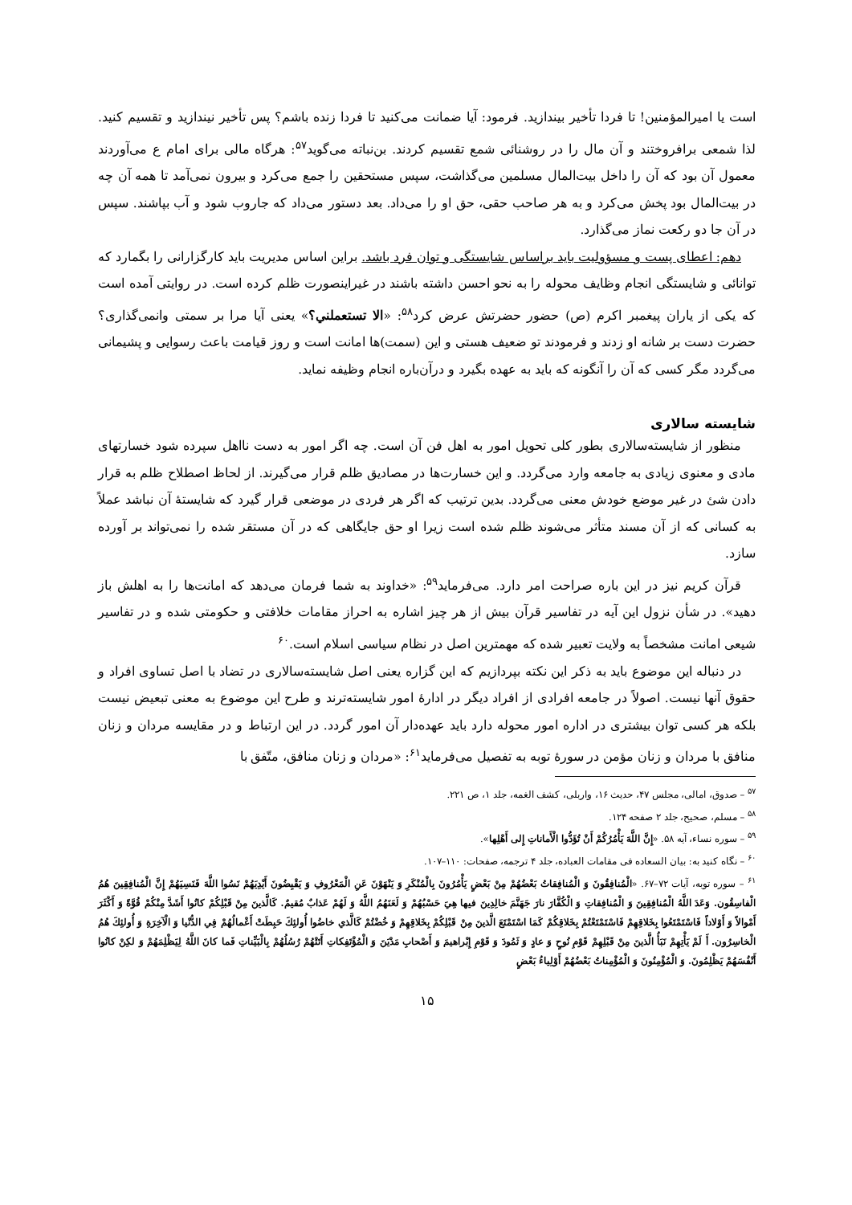است یا امیرالمؤمنین! تا فردا تأخیر بیندازید. فرمود: آیا ضمانت می‌کنید تا فردا زنده باشم؟ پس تأخیر نیندازید و تقسیم کنید. لذا شمعی برافروختند و آن مال را در روشنائی شمع تقسیم کردند. بن‌نباته می‌گوید<sup>۵۷</sup>: هرگاه مالی برای امام ع می‌آوردند معمول آن بود که آن را داخل بیت‌المال مسلمین می‌گذاشت، سپس مستحقین را جمع می‌کرد و بیرون نمی‌آمد تا همه آن چه در بیت‌المال بود پخش می‌کرد و به هر صاحب حقی، حق او را می‌داد. بعد دستور می‌داد که جاروب شود و آب بپاشند. سپس در آن جا دو رکعت نماز می‌گذارد.
دهم: اعطای پست و مسؤولیت باید براساس شایستگی و توان فرد باشد. براین اساس مدیریت باید کارگزارانی را بگمارد که توانائی و شایستگی انجام وظایف محوله را به نحو احسن داشته باشند در غیراینصورت ظلم کرده است. در روایتی آمده است که یکی از یاران پیغمبر اکرم (ص) حضور حضرتش عرض کرد<sup>۵۸</sup>: «الا تستعملني؟» یعنی آیا مرا بر سمتی وانمی‌گذاری؟ حضرت دست بر شانه او زدند و فرمودند تو ضعیف هستی و این (سمت)ها امانت است و روز قیامت باعث رسوایی و پشیمانی می‌گردد مگر کسی که آن را آنگونه که باید به عهده بگیرد و درآن‌باره انجام وظیفه نماید.
شایسته سالاری
منظور از شایسته‌سالاری بطور کلی تحویل امور به اهل فن آن است. چه اگر امور به دست نااهل سپرده شود خسارتهای مادی و معنوی زیادی به جامعه وارد می‌گردد. و این خسارت‌ها در مصادیق ظلم قرار می‌گیرند. از لحاظ اصطلاح ظلم به قرار دادن شئ در غیر موضع خودش معنی می‌گردد. بدین ترتیب که اگر هر فردی در موضعی قرار گیرد که شایستهٔ آن نباشد عملاً به کسانی که از آن مسند متأثر می‌شوند ظلم شده است زیرا او حق جایگاهی که در آن مستقر شده را نمی‌تواند بر آورده سازد.
قرآن کریم نیز در این باره صراحت امر دارد. می‌فرماید<sup>۵۹</sup>: «خداوند به شما فرمان می‌دهد که امانت‌ها را به اهلش باز دهید». در شأن نزول این آیه در تفاسیر قرآن بیش از هر چیز اشاره به احراز مقامات خلافتی و حکومتی شده و در تفاسیر شیعی امانت مشخصاً به ولایت تعبیر شده که مهمترین اصل در نظام سیاسی اسلام است.<sup>۶۰</sup>
در دنباله این موضوع باید به ذکر این نکته بپردازیم که این گزاره یعنی اصل شایسته‌سالاری در تضاد با اصل تساوی افراد و حقوق آنها نیست. اصولاً در جامعه افرادی از افراد دیگر در ادارهٔ امور شایسته‌ترند و طرح این موضوع به معنی تبعیض نیست بلکه هر کسی توان بیشتری در اداره امور محوله دارد باید عهده‌دار آن امور گردد. در این ارتباط و در مقایسه مردان و زنان منافق با مردان و زنان مؤمن در سورهٔ توبه به تفصیل می‌فرماید<sup>۶۱</sup>: «مردان و زنان منافق، متّفق با
<sup>۵۷</sup> – صدوق، امالی، مجلس ۴۷، حدیث ۱۶، واربلی، کشف الغمه، جلد ۱، ص ۲۲۱.
<sup>۵۸</sup> – مسلم، صحیح، جلد ۲ صفحه ۱۲۴.
<sup>۵۹</sup> – سوره نساء، آیه ۵۸. «إِنَّ اللَّهَ يَأْمُرُكُمْ أَنْ تُؤَدُّوا الْأَماناتِ إِلى أَهْلِها».
<sup>۶۰</sup> – نگاه کنید به: بیان السعاده فی مقامات العباده، جلد ۴ ترجمه، صفحات: ۱۱۰–۱۰۷.
<sup>۶۱</sup> – سوره توبه، آیات ۷۲–۶۷. «الْمُنافِقُونَ وَ الْمُنافِقاتُ بَعْضُهُمْ مِنْ بَعْضٍ يَأْمُرُونَ بِالْمُنْكَرِ وَ يَنْهَوْنَ عَنِ الْمَعْرُوفِ وَ يَقْبِضُونَ أَيْدِيَهُمْ نَسُوا اللَّهَ فَنَسِيَهُمْ إِنَّ الْمُنافِقِينَ هُمُ الْفاسِقُون. وَعَدَ اللَّهُ الْمُنافِقِينَ وَ الْمُنافِقاتِ وَ الْكُفَّارَ نارَ جَهَنَّمَ خالِدِينَ فيها هِيَ حَسْبُهُمْ وَ لَعَنَهُمُ اللَّهُ وَ لَهُمْ عَذابٌ مُقيمٌ. كَالَّذينَ مِنْ قَبْلِكُمْ كانُوا أَشَدَّ مِنْكُمْ قُوَّةً وَ أَكْثَرَ أَمْوالاً وَ أَوْلاداً فَاسْتَمْتَعُوا بِخَلاقِهِمْ فَاسْتَمْتَعْتُمْ بِخَلاقِكُمْ كَمَا اسْتَمْتَعَ الَّذينَ مِنْ قَبْلِكُمْ بِخَلاقِهِمْ وَ خُضْتُمْ كَالَّذي خاضُوا أُولئِكَ حَبِطَتْ أَعْمالُهُمْ فِي الدُّنْيا وَ الْآخِرَةِ وَ أُولئِكَ هُمُ الْخاسِرُون. أَ لَمْ يَأْتِهِمْ نَبَأُ الَّذينَ مِنْ قَبْلِهِمْ قَوْمِ نُوحٍ وَ عادٍ وَ ثَمُودَ وَ قَوْمِ إِبْراهيمَ وَ أَصْحابِ مَدْيَنَ وَ الْمُؤْتَفِكاتِ أَتَتْهُمْ رُسُلُهُمْ بِالْبَيِّناتِ فَما كانَ اللَّهُ لِيَظْلِمَهُمْ وَ لكِنْ كانُوا أَنْفُسَهُمْ يَظْلِمُونَ. وَ الْمُؤْمِنُونَ وَ الْمُؤْمِناتُ بَعْضُهُمْ أَوْلِياءُ بَعْضٍ
۱۵